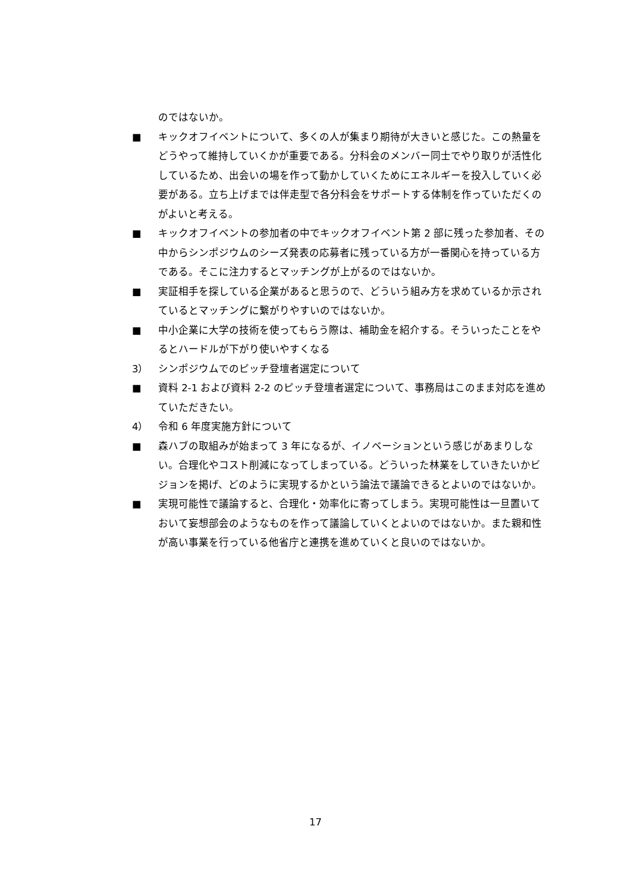のではないか。
■ キックオフイベントについて、多くの人が集まり期待が大きいと感じた。この熱量をどうやって維持していくかが重要である。分科会のメンバー同士でやり取りが活性化しているため、出会いの場を作って動かしていくためにエネルギーを投入していく必要がある。立ち上げまでは伴走型で各分科会をサポートする体制を作っていただくのがよいと考える。
■ キックオフイベントの参加者の中でキックオフイベント第 2 部に残った参加者、その中からシンポジウムのシーズ発表の応募者に残っている方が一番関心を持っている方である。そこに注力するとマッチングが上がるのではないか。
■ 実証相手を探している企業があると思うので、どういう組み方を求めているか示されているとマッチングに繋がりやすいのではないか。
■ 中小企業に大学の技術を使ってもらう際は、補助金を紹介する。そういったことをやるとハードルが下がり使いやすくなる
3） シンポジウムでのピッチ登壇者選定について
■ 資料 2-1 および資料 2-2 のピッチ登壇者選定について、事務局はこのまま対応を進めていただきたい。
4） 令和 6 年度実施方針について
■ 森ハブの取組みが始まって 3 年になるが、イノベーションという感じがあまりしない。合理化やコスト削減になってしまっている。どういった林業をしていきたいかビジョンを掲げ、どのように実現するかという論法で議論できるとよいのではないか。
■ 実現可能性で議論すると、合理化・効率化に寄ってしまう。実現可能性は一旦置いておいて妄想部会のようなものを作って議論していくとよいのではないか。また親和性が高い事業を行っている他省庁と連携を進めていくと良いのではないか。
17